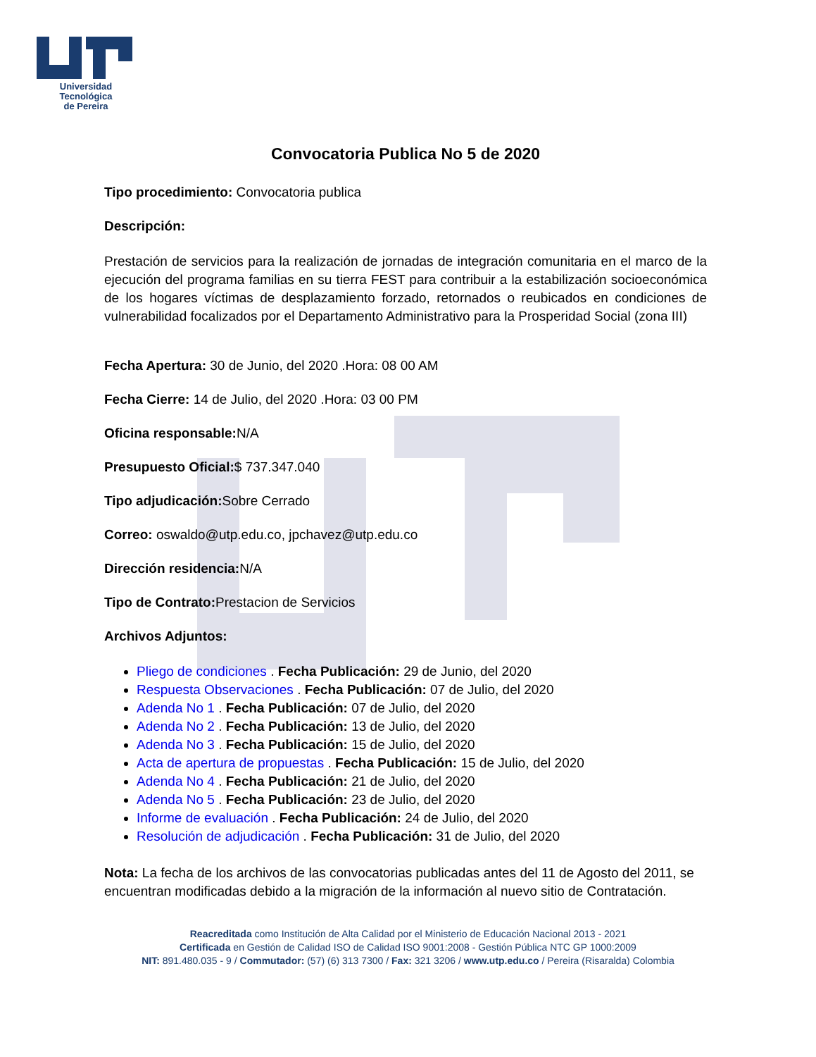Universidad Tecnológica
de Pereira
Convocatoria Publica No 5 de 2020
Tipo procedimiento: Convocatoria publica
Descripción:
Prestación de servicios para la realización de jornadas de integración comunitaria en el marco de la ejecución del programa familias en su tierra FEST para contribuir a la estabilización socioeconómica de los hogares víctimas de desplazamiento forzado, retornados o reubicados en condiciones de vulnerabilidad focalizados por el Departamento Administrativo para la Prosperidad Social (zona III)
Fecha Apertura: 30 de Junio, del 2020 .Hora: 08 00 AM
Fecha Cierre: 14 de Julio, del 2020 .Hora: 03 00 PM
Oficina responsable: N/A
Presupuesto Oficial:$ 737.347.040
Tipo adjudicación: Sobre Cerrado
Correo: oswaldo@utp.edu.co, jpchavez@utp.edu.co
Dirección residencia: N/A
Tipo de Contrato: Prestacion de Servicios
Archivos Adjuntos:
Pliego de condiciones . Fecha Publicación: 29 de Junio, del 2020
Respuesta Observaciones . Fecha Publicación: 07 de Julio, del 2020
Adenda No 1 . Fecha Publicación: 07 de Julio, del 2020
Adenda No 2 . Fecha Publicación: 13 de Julio, del 2020
Adenda No 3 . Fecha Publicación: 15 de Julio, del 2020
Acta de apertura de propuestas . Fecha Publicación: 15 de Julio, del 2020
Adenda No 4 . Fecha Publicación: 21 de Julio, del 2020
Adenda No 5 . Fecha Publicación: 23 de Julio, del 2020
Informe de evaluación . Fecha Publicación: 24 de Julio, del 2020
Resolución de adjudicación . Fecha Publicación: 31 de Julio, del 2020
Nota: La fecha de los archivos de las convocatorias publicadas antes del 11 de Agosto del 2011, se encuentran modificadas debido a la migración de la información al nuevo sitio de Contratación.
Reacreditada como Institución de Alta Calidad por el Ministerio de Educación Nacional 2013 - 2021
Certificada en Gestión de Calidad ISO de Calidad ISO 9001:2008 - Gestión Pública NTC GP 1000:2009
NIT: 891.480.035 - 9 / Commutador: (57) (6) 313 7300 / Fax: 321 3206 / www.utp.edu.co / Pereira (Risaralda) Colombia